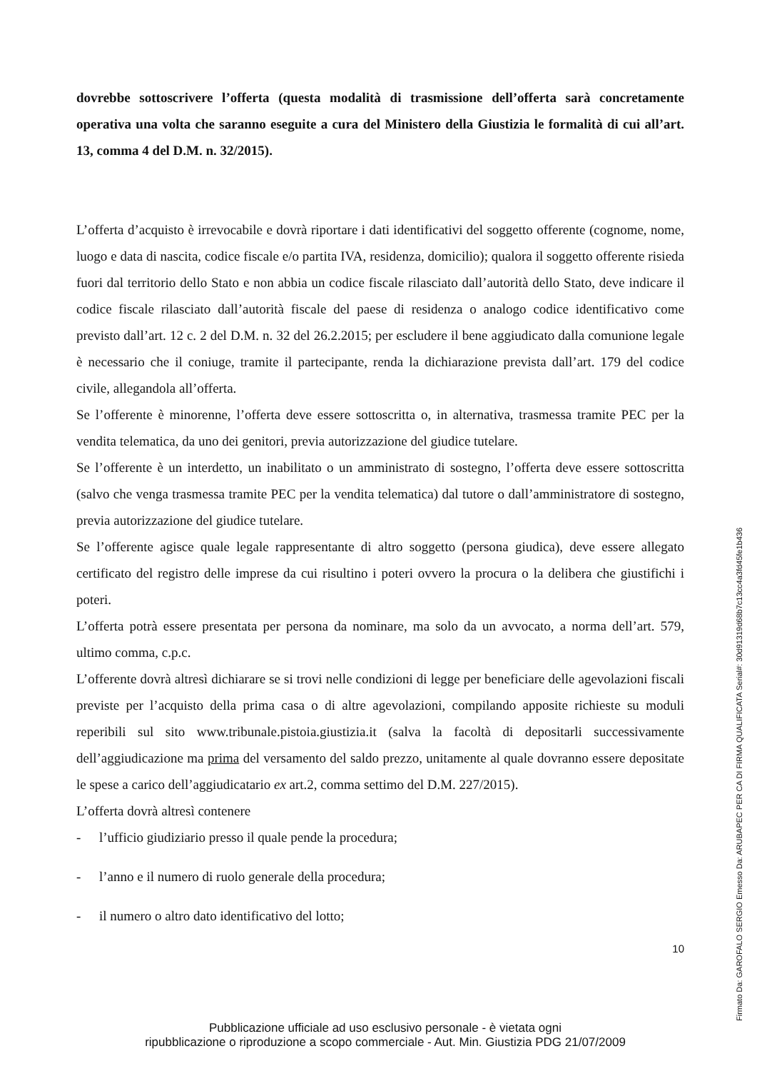dovrebbe sottoscrivere l’offerta (questa modalità di trasmissione dell’offerta sarà concretamente operativa una volta che saranno eseguite a cura del Ministero della Giustizia le formalità di cui all’art. 13, comma 4 del D.M. n. 32/2015).
L’offerta d’acquisto è irrevocabile e dovrà riportare i dati identificativi del soggetto offerente (cognome, nome, luogo e data di nascita, codice fiscale e/o partita IVA, residenza, domicilio); qualora il soggetto offerente risieda fuori dal territorio dello Stato e non abbia un codice fiscale rilasciato dall’autorità dello Stato, deve indicare il codice fiscale rilasciato dall’autorità fiscale del paese di residenza o analogo codice identificativo come previsto dall’art. 12 c. 2 del D.M. n. 32 del 26.2.2015; per escludere il bene aggiudicato dalla comunione legale è necessario che il coniuge, tramite il partecipante, renda la dichiarazione prevista dall’art. 179 del codice civile, allegandola all’offerta.
Se l’offerente è minorenne, l’offerta deve essere sottoscritta o, in alternativa, trasmessa tramite PEC per la vendita telematica, da uno dei genitori, previa autorizzazione del giudice tutelare.
Se l’offerente è un interdetto, un inabilitato o un amministrato di sostegno, l’offerta deve essere sottoscritta (salvo che venga trasmessa tramite PEC per la vendita telematica) dal tutore o dall’amministratore di sostegno, previa autorizzazione del giudice tutelare.
Se l’offerente agisce quale legale rappresentante di altro soggetto (persona giudica), deve essere allegato certificato del registro delle imprese da cui risultino i poteri ovvero la procura o la delibera che giustifichi i poteri.
L’offerta potrà essere presentata per persona da nominare, ma solo da un avvocato, a norma dell’art. 579, ultimo comma, c.p.c.
L’offerente dovrà altresì dichiarare se si trovi nelle condizioni di legge per beneficiare delle agevolazioni fiscali previste per l’acquisto della prima casa o di altre agevolazioni, compilando apposite richieste su moduli reperibili sul sito www.tribunale.pistoia.giustizia.it (salva la facoltà di depositarli successivamente dell’aggiudicazione ma prima del versamento del saldo prezzo, unitamente al quale dovranno essere depositate le spese a carico dell’aggiudicatario ex art.2, comma settimo del D.M. 227/2015).
L’offerta dovrà altresì contenere
- l’ufficio giudiziario presso il quale pende la procedura;
- l’anno e il numero di ruolo generale della procedura;
- il numero o altro dato identificativo del lotto;
10
Pubblicazione ufficiale ad uso esclusivo personale - è vietata ogni
ripubblicazione o riproduzione a scopo commerciale - Aut. Min. Giustizia PDG 21/07/2009
Firmato Da: GAROFALO SERGIO Emesso Da: ARUBAPEC PER CA DI FIRMA QUALIFICATA Serial#: 30d91319d68b7c13cc4a3fd45fe1b436